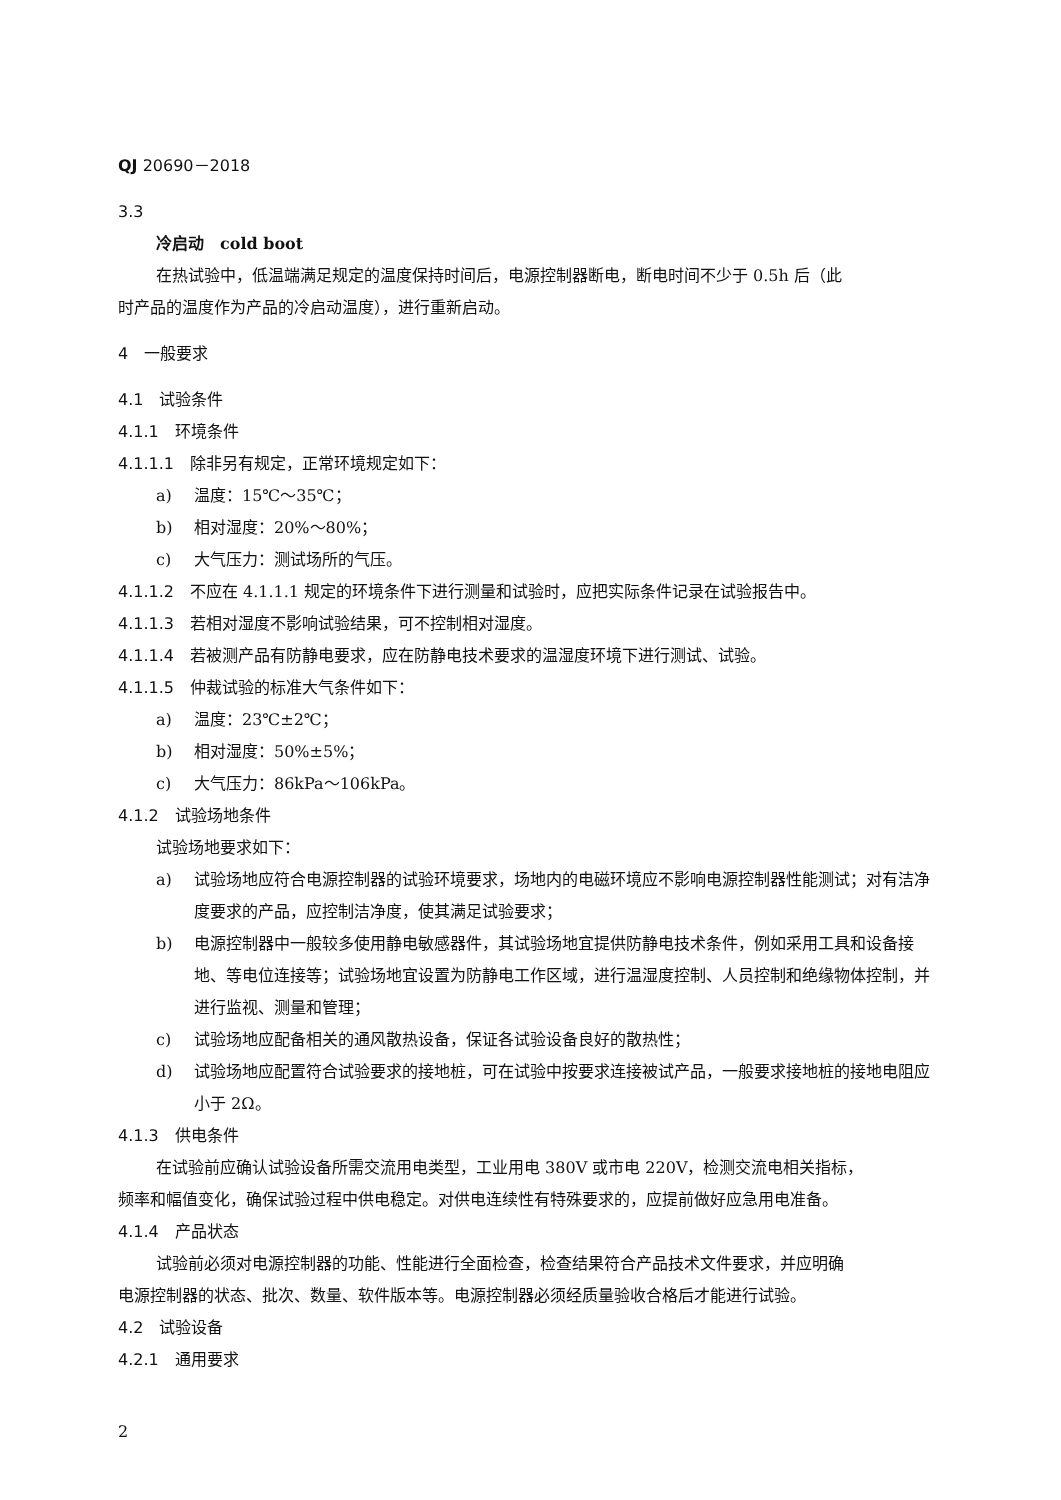QJ 20690－2018
3.3
冷启动　cold boot
在热试验中，低温端满足规定的温度保持时间后，电源控制器断电，断电时间不少于 0.5h 后（此
时产品的温度作为产品的冷启动温度），进行重新启动。
4　一般要求
4.1　试验条件
4.1.1　环境条件
4.1.1.1　除非另有规定，正常环境规定如下：
a) 温度：15℃～35℃；
b) 相对湿度：20%～80%；
c) 大气压力：测试场所的气压。
4.1.1.2　不应在 4.1.1.1 规定的环境条件下进行测量和试验时，应把实际条件记录在试验报告中。
4.1.1.3　若相对湿度不影响试验结果，可不控制相对湿度。
4.1.1.4　若被测产品有防静电要求，应在防静电技术要求的温湿度环境下进行测试、试验。
4.1.1.5　仲裁试验的标准大气条件如下：
a) 温度：23℃±2℃；
b) 相对湿度：50%±5%；
c) 大气压力：86kPa～106kPa。
4.1.2　试验场地条件
试验场地要求如下：
a) 试验场地应符合电源控制器的试验环境要求，场地内的电磁环境应不影响电源控制器性能测试；对有洁净度要求的产品，应控制洁净度，使其满足试验要求；
b) 电源控制器中一般较多使用静电敏感器件，其试验场地宜提供防静电技术条件，例如采用工具和设备接地、等电位连接等；试验场地宜设置为防静电工作区域，进行温湿度控制、人员控制和绝缘物体控制，并进行监视、测量和管理；
c) 试验场地应配备相关的通风散热设备，保证各试验设备良好的散热性；
d) 试验场地应配置符合试验要求的接地桩，可在试验中按要求连接被试产品，一般要求接地桩的接地电阻应小于 2Ω。
4.1.3　供电条件
在试验前应确认试验设备所需交流用电类型，工业用电 380V 或市电 220V，检测交流电相关指标，
频率和幅值变化，确保试验过程中供电稳定。对供电连续性有特殊要求的，应提前做好应急用电准备。
4.1.4　产品状态
试验前必须对电源控制器的功能、性能进行全面检查，检查结果符合产品技术文件要求，并应明确
电源控制器的状态、批次、数量、软件版本等。电源控制器必须经质量验收合格后才能进行试验。
4.2　试验设备
4.2.1　通用要求
2